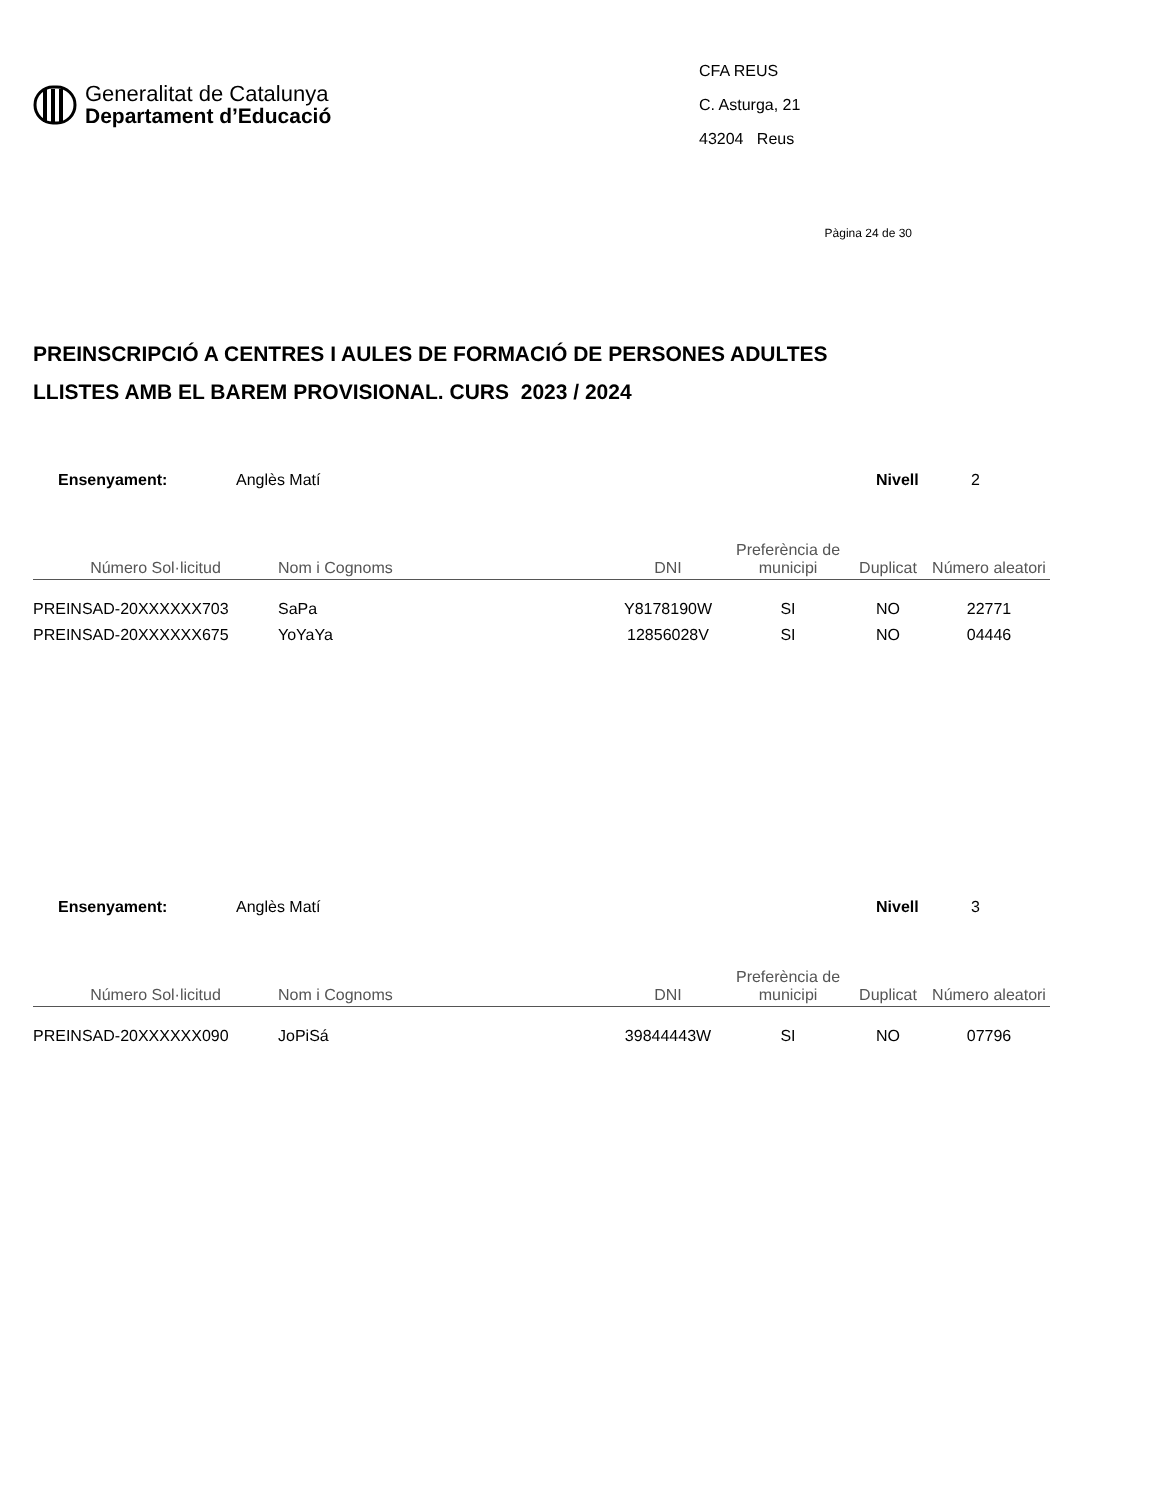Generalitat de Catalunya
Departament d’Educació
CFA REUS
C. Asturga, 21
43204 Reus
Pàgina 24 de 30
PREINSCRIPCIÓ A CENTRES I AULES DE FORMACIÓ DE PERSONES ADULTES
LLISTES AMB EL BAREM PROVISIONAL. CURS 2023 / 2024
Ensenyament: Anglès Matí Nivell 2
| Número Sol·licitud | Nom i Cognoms | DNI | Preferència de municipi | Duplicat | Número aleatori |
| --- | --- | --- | --- | --- | --- |
| PREINSAD-20XXXXXX703 | SaPa | Y8178190W | SI | NO | 22771 |
| PREINSAD-20XXXXXX675 | YoYaYa | 12856028V | SI | NO | 04446 |
Ensenyament: Anglès Matí Nivell 3
| Número Sol·licitud | Nom i Cognoms | DNI | Preferència de municipi | Duplicat | Número aleatori |
| --- | --- | --- | --- | --- | --- |
| PREINSAD-20XXXXXX090 | JoPiSá | 39844443W | SI | NO | 07796 |